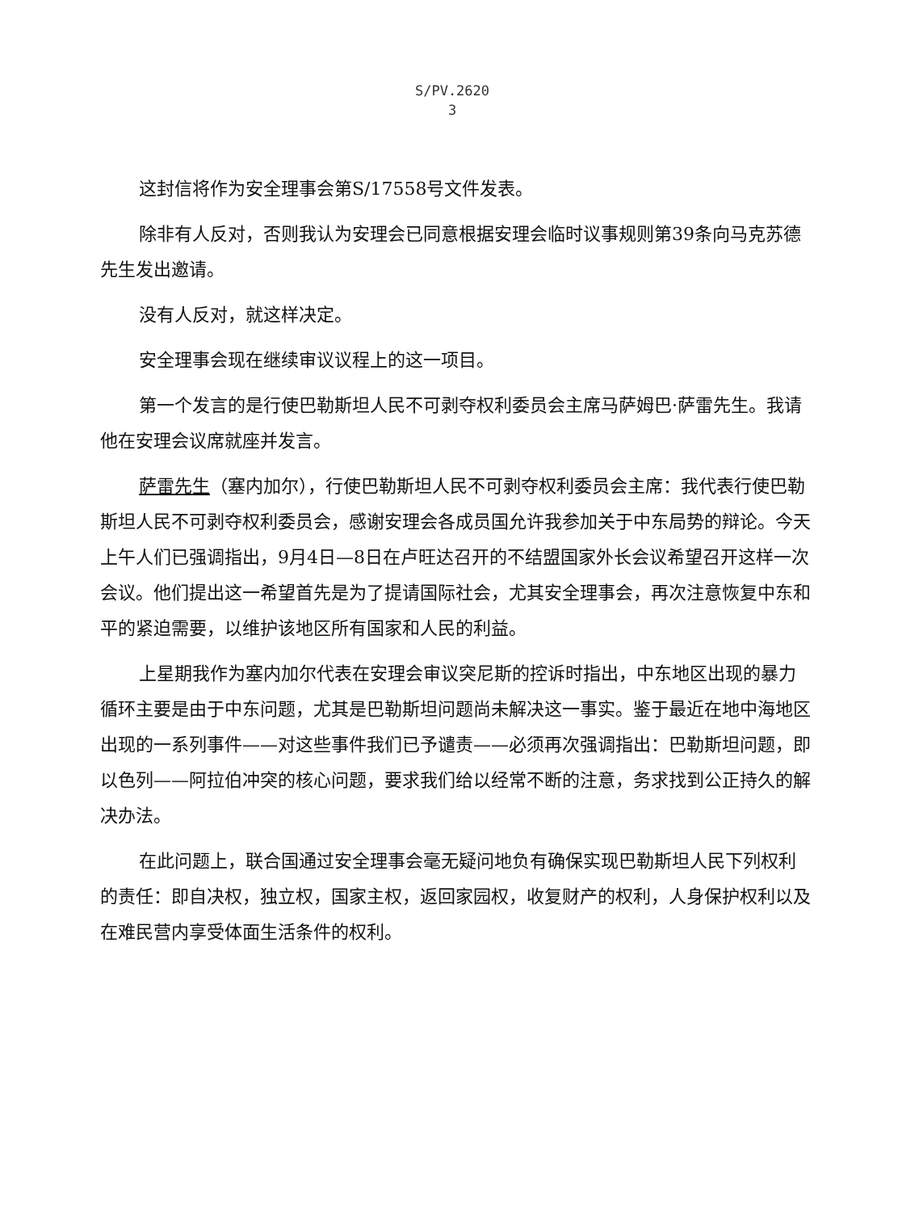S/PV.2620
3
这封信将作为安全理事会第S/17558号文件发表。
除非有人反对，否则我认为安理会已同意根据安理会临时议事规则第39条向马克苏德先生发出邀请。
没有人反对，就这样决定。
安全理事会现在继续审议议程上的这一项目。
第一个发言的是行使巴勒斯坦人民不可剥夺权利委员会主席马萨姆巴·萨雷先生。我请他在安理会议席就座并发言。
萨雷先生（塞内加尔），行使巴勒斯坦人民不可剥夺权利委员会主席：我代表行使巴勒斯坦人民不可剥夺权利委员会，感谢安理会各成员国允许我参加关于中东局势的辩论。今天上午人们已强调指出，9月4日—8日在卢旺达召开的不结盟国家外长会议希望召开这样一次会议。他们提出这一希望首先是为了提请国际社会，尤其安全理事会，再次注意恢复中东和平的紧迫需要，以维护该地区所有国家和人民的利益。
上星期我作为塞内加尔代表在安理会审议突尼斯的控诉时指出，中东地区出现的暴力循环主要是由于中东问题，尤其是巴勒斯坦问题尚未解决这一事实。鉴于最近在地中海地区出现的一系列事件——对这些事件我们已予谴责——必须再次强调指出：巴勒斯坦问题，即以色列——阿拉伯冲突的核心问题，要求我们给以经常不断的注意，务求找到公正持久的解决办法。
在此问题上，联合国通过安全理事会毫无疑问地负有确保实现巴勒斯坦人民下列权利的责任：即自决权，独立权，国家主权，返回家园权，收复财产的权利，人身保护权利以及在难民营内享受体面生活条件的权利。